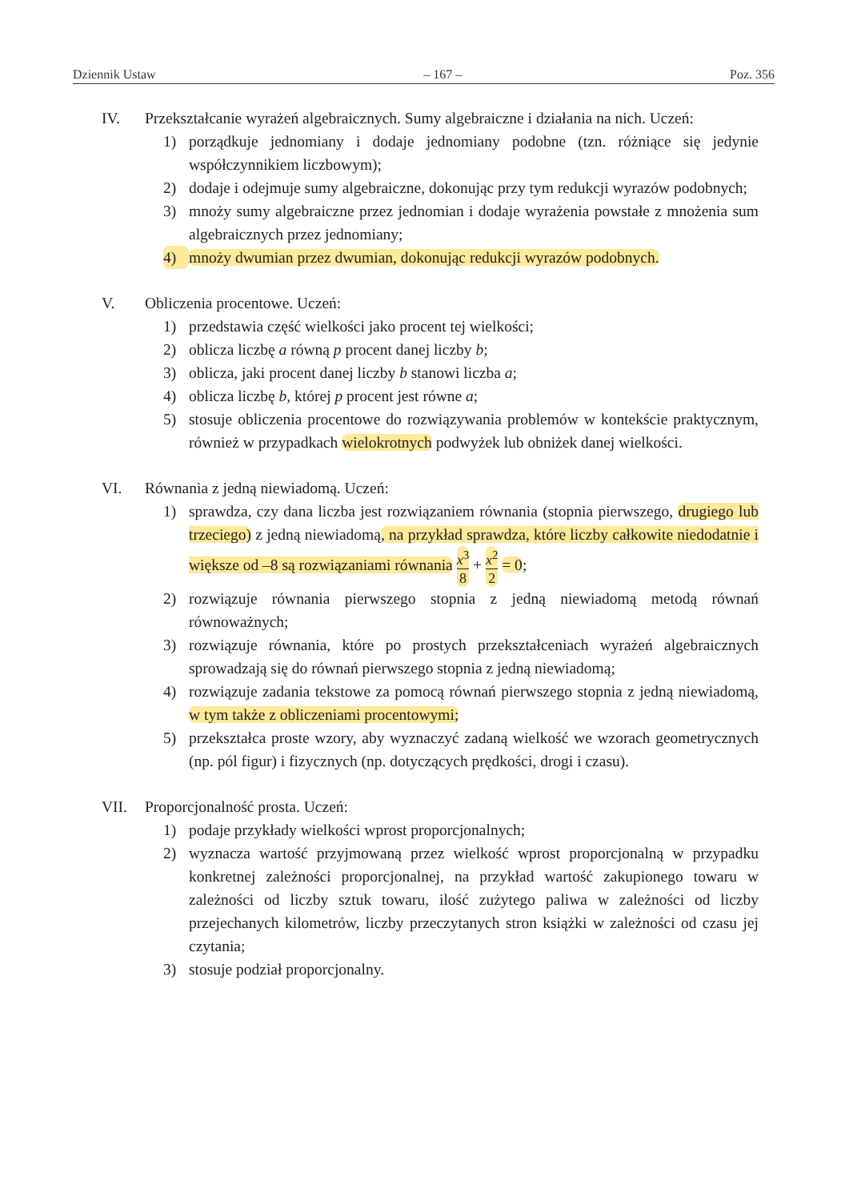Dziennik Ustaw – 167 – Poz. 356
IV. Przekształcanie wyrażeń algebraicznych. Sumy algebraiczne i działania na nich. Uczeń:
1) porządkuje jednomiany i dodaje jednomiany podobne (tzn. różniące się jedynie współczynnikiem liczbowym);
2) dodaje i odejmuje sumy algebraiczne, dokonując przy tym redukcji wyrazów podobnych;
3) mnoży sumy algebraiczne przez jednomian i dodaje wyrażenia powstałe z mnożenia sum algebraicznych przez jednomiany;
4) mnoży dwumian przez dwumian, dokonując redukcji wyrazów podobnych.
V. Obliczenia procentowe. Uczeń:
1) przedstawia część wielkości jako procent tej wielkości;
2) oblicza liczbę a równą p procent danej liczby b;
3) oblicza, jaki procent danej liczby b stanowi liczba a;
4) oblicza liczbę b, której p procent jest równe a;
5) stosuje obliczenia procentowe do rozwiązywania problemów w kontekście praktycznym, również w przypadkach wielokrotnych podwyżek lub obniżek danej wielkości.
VI. Równania z jedną niewiadomą. Uczeń:
1) sprawdza, czy dana liczba jest rozwiązaniem równania (stopnia pierwszego, drugiego lub trzeciego) z jedną niewiadomą, na przykład sprawdza, które liczby całkowite niedodatnie i większe od –8 są rozwiązaniami równania x<sup>3</sup> 8 + x<sup>2</sup> 2 = 0;
2) rozwiązuje równania pierwszego stopnia z jedną niewiadomą metodą równań równoważnych;
3) rozwiązuje równania, które po prostych przekształceniach wyrażeń algebraicznych sprowadzają się do równań pierwszego stopnia z jedną niewiadomą;
4) rozwiązuje zadania tekstowe za pomocą równań pierwszego stopnia z jedną niewiadomą, w tym także z obliczeniami procentowymi;
5) przekształca proste wzory, aby wyznaczyć zadaną wielkość we wzorach geometrycznych (np. pól figur) i fizycznych (np. dotyczących prędkości, drogi i czasu).
VII. Proporcjonalność prosta. Uczeń:
1) podaje przykłady wielkości wprost proporcjonalnych;
2) wyznacza wartość przyjmowaną przez wielkość wprost proporcjonalną w przypadku konkretnej zależności proporcjonalnej, na przykład wartość zakupionego towaru w zależności od liczby sztuk towaru, ilość zużytego paliwa w zależności od liczby przejechanych kilometrów, liczby przeczytanych stron książki w zależności od czasu jej czytania;
3) stosuje podział proporcjonalny.